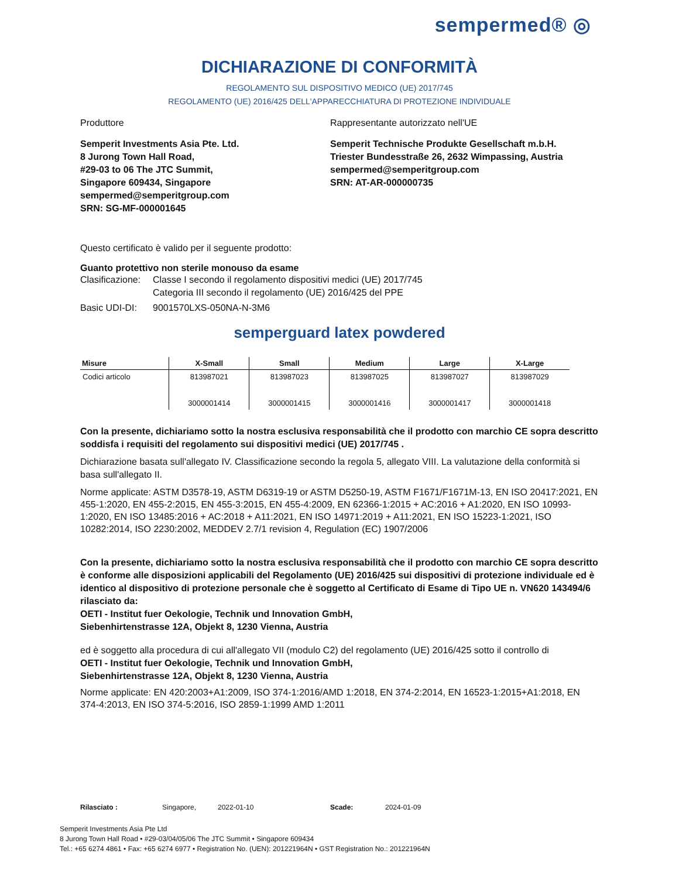sempermed® ◎
DICHIARAZIONE DI CONFORMITÀ
REGOLAMENTO SUL DISPOSITIVO MEDICO (UE) 2017/745
REGOLAMENTO (UE) 2016/425 DELL'APPARECCHIATURA DI PROTEZIONE INDIVIDUALE
Produttore Rappresentante autorizzato nell'UE
Semperit Investments Asia Pte. Ltd.
8 Jurong Town Hall Road,
#29-03 to 06 The JTC Summit,
Singapore 609434, Singapore
sempermed@semperitgroup.com
SRN: SG-MF-000001645
Semperit Technische Produkte Gesellschaft m.b.H.
Triester Bundesstraße 26, 2632 Wimpassing, Austria
sempermed@semperitgroup.com
SRN: AT-AR-000000735
Questo certificato è valido per il seguente prodotto:
Guanto protettivo non sterile monouso da esame
Clasificazione: Classe I secondo il regolamento dispositivi medici (UE) 2017/745
Categoria III secondo il regolamento (UE) 2016/425 del PPE
Basic UDI-DI: 9001570LXS-050NA-N-3M6
semperguard latex powdered
| Misure | X-Small | Small | Medium | Large | X-Large |
| --- | --- | --- | --- | --- | --- |
| Codici articolo | 813987021 3000001414 | 813987023 3000001415 | 813987025 3000001416 | 813987027 3000001417 | 813987029 3000001418 |
Con la presente, dichiariamo sotto la nostra esclusiva responsabilità che il prodotto con marchio CE sopra descritto soddisfa i requisiti del regolamento sui dispositivi medici (UE) 2017/745 .
Dichiarazione basata sull'allegato IV. Classificazione secondo la regola 5, allegato VIII. La valutazione della conformità si basa sull'allegato II.
Norme applicate: ASTM D3578-19, ASTM D6319-19 or ASTM D5250-19, ASTM F1671/F1671M-13, EN ISO 20417:2021, EN 455-1:2020, EN 455-2:2015, EN 455-3:2015, EN 455-4:2009, EN 62366-1:2015 + AC:2016 + A1:2020, EN ISO 10993-1:2020, EN ISO 13485:2016 + AC:2018 + A11:2021, EN ISO 14971:2019 + A11:2021, EN ISO 15223-1:2021, ISO 10282:2014, ISO 2230:2002, MEDDEV 2.7/1 revision 4, Regulation (EC) 1907/2006
Con la presente, dichiariamo sotto la nostra esclusiva responsabilità che il prodotto con marchio CE sopra descritto è conforme alle disposizioni applicabili del Regolamento (UE) 2016/425 sui dispositivi di protezione individuale ed è identico al dispositivo di protezione personale che è soggetto al Certificato di Esame di Tipo UE n. VN620 143494/6 rilasciato da:
OETI - Institut fuer Oekologie, Technik und Innovation GmbH,
Siebenhirtenstrasse 12A, Objekt 8, 1230 Vienna, Austria
ed è soggetto alla procedura di cui all'allegato VII (modulo C2) del regolamento (UE) 2016/425 sotto il controllo di
OETI - Institut fuer Oekologie, Technik und Innovation GmbH,
Siebenhirtenstrasse 12A, Objekt 8, 1230 Vienna, Austria
Norme applicate: EN 420:2003+A1:2009, ISO 374-1:2016/AMD 1:2018, EN 374-2:2014, EN 16523-1:2015+A1:2018, EN 374-4:2013, EN ISO 374-5:2016, ISO 2859-1:1999 AMD 1:2011
Rilasciato : Singapore, 2022-01-10 Scade: 2024-01-09
Semperit Investments Asia Pte Ltd
8 Jurong Town Hall Road • #29-03/04/05/06 The JTC Summit • Singapore 609434
Tel.: +65 6274 4861 • Fax: +65 6274 6977 • Registration No. (UEN): 201221964N • GST Registration No.: 201221964N